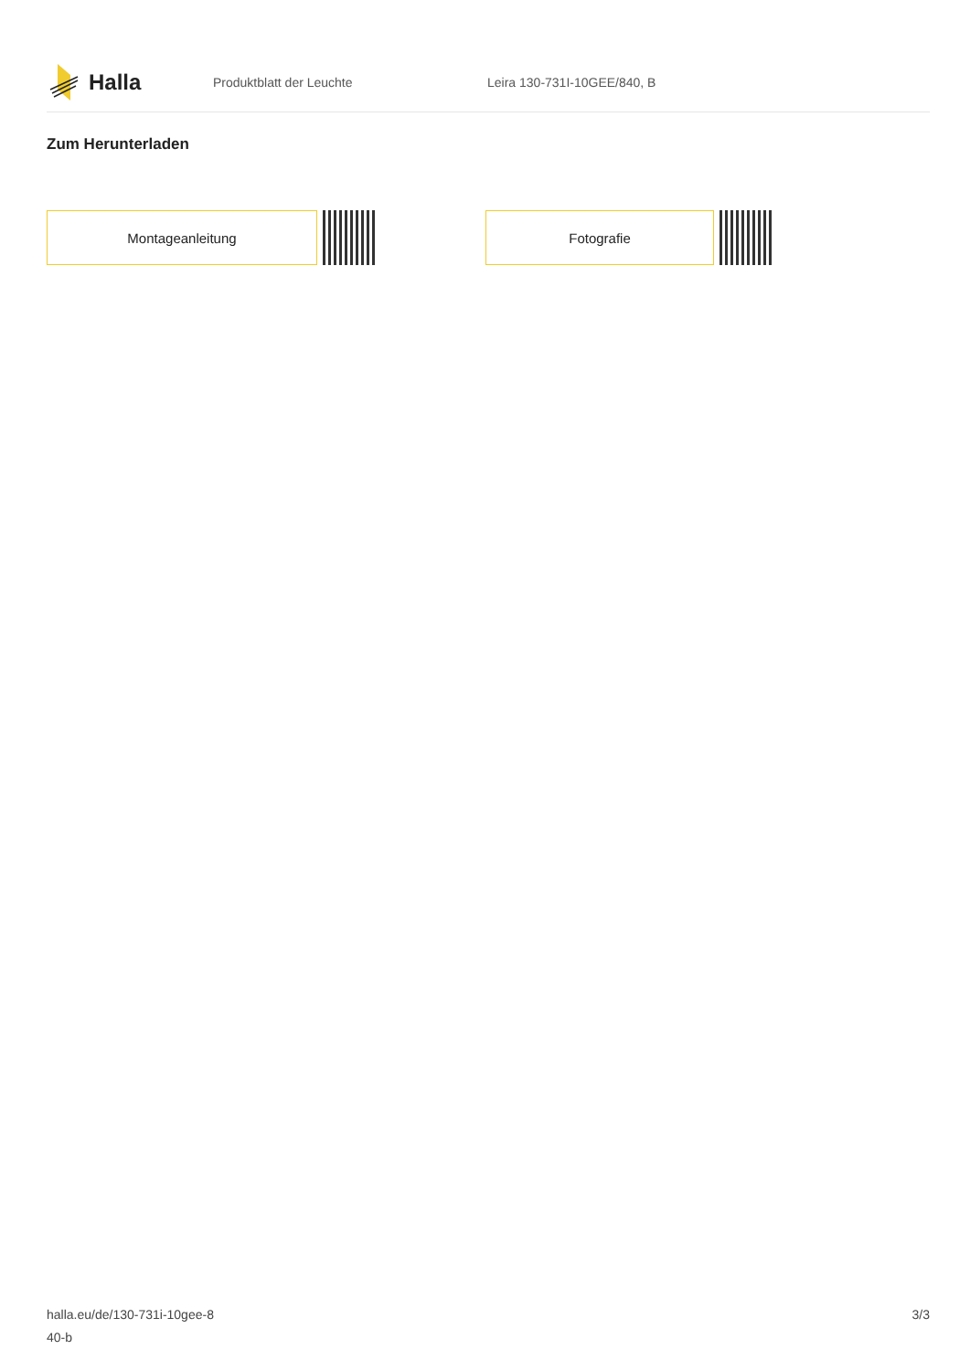Halla
Produktblatt der Leuchte Leira 130-731I-10GEE/840, B
Zum Herunterladen
Montageanleitung Fotografie
halla.eu/de/130-731i-10gee-8
40-b
3/3